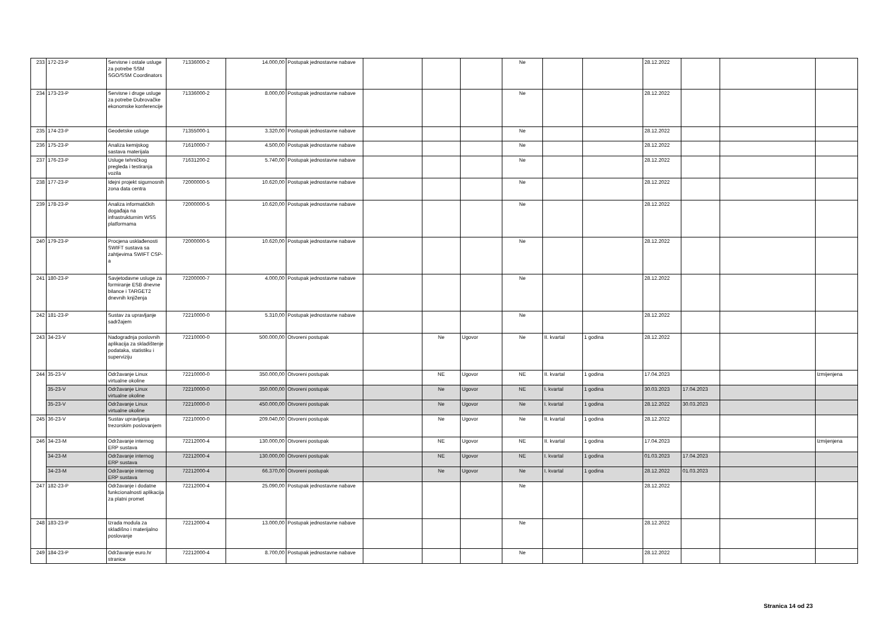| 233 | 172-23-P | Servisne i ostale usluge za potrebe SSM SGO/SSM Coordinators | 71336000-2 | 14.000,00 | Postupak jednostavne nabave | | | | Ne | | | 28.12.2022 | | | |
| 234 | 173-23-P | Servisne i druge usluge za potrebe Dubrovačke ekonomske konferencije | 71336000-2 | 8.000,00 | Postupak jednostavne nabave | | | | Ne | | | 28.12.2022 | | | |
| 235 | 174-23-P | Geodetske usluge | 71355000-1 | 3.320,00 | Postupak jednostavne nabave | | | | Ne | | | 28.12.2022 | | | |
| 236 | 175-23-P | Analiza kemijskog sastava materijala | 71610000-7 | 4.500,00 | Postupak jednostavne nabave | | | | Ne | | | 28.12.2022 | | | |
| 237 | 176-23-P | Usluge tehničkog pregleda i testiranja vozila | 71631200-2 | 5.740,00 | Postupak jednostavne nabave | | | | Ne | | | 28.12.2022 | | | |
| 238 | 177-23-P | Idejni projekt sigurnosnih zona data centra | 72000000-5 | 10.620,00 | Postupak jednostavne nabave | | | | Ne | | | 28.12.2022 | | | |
| 239 | 178-23-P | Analiza informatičkih događaja na infrastrukturnim WSS platformama | 72000000-5 | 10.620,00 | Postupak jednostavne nabave | | | | Ne | | | 28.12.2022 | | | |
| 240 | 179-23-P | Procjena usklađenosti SWIFT sustava sa zahtjevima SWIFT CSP-a | 72000000-5 | 10.620,00 | Postupak jednostavne nabave | | | | Ne | | | 28.12.2022 | | | |
| 241 | 180-23-P | Savjetodavne usluge za formiranje ESB dnevne bilance i TARGET2 dnevnih knjiženja | 72200000-7 | 4.000,00 | Postupak jednostavne nabave | | | | Ne | | | 28.12.2022 | | | |
| 242 | 181-23-P | Sustav za upravljanje sadržajem | 72210000-0 | 5.310,00 | Postupak jednostavne nabave | | | | Ne | | | 28.12.2022 | | | |
| 243 | 34-23-V | Nadogradnja poslovnih aplikacija za skladištenje podataka, statistiku i superviziju | 72210000-0 | 500.000,00 | Otvoreni postupak | | Ne | Ugovor | Ne | II. kvartal | 1 godina | 28.12.2022 | | | |
| 244 | 35-23-V | Održavanje Linux virtualne okoline | 72210000-0 | 350.000,00 | Otvoreni postupak | | NE | Ugovor | NE | II. kvartal | 1 godina | 17.04.2023 | | | Izmijenjena |
| | 35-23-V | Održavanje Linux virtualne okoline | 72210000-0 | 350.000,00 | Otvoreni postupak | | Ne | Ugovor | NE | I. kvartal | 1 godina | 30.03.2023 | 17.04.2023 | | |
| | 35-23-V | Održavanje Linux virtualne okoline | 72210000-0 | 450.000,00 | Otvoreni postupak | | Ne | Ugovor | Ne | I. kvartal | 1 godina | 28.12.2022 | 30.03.2023 | | |
| 245 | 36-23-V | Sustav upravljanja trezorskim poslovanjem | 72210000-0 | 209.040,00 | Otvoreni postupak | | Ne | Ugovor | Ne | II. kvartal | 1 godina | 28.12.2022 | | | |
| 246 | 34-23-M | Održavanje internog ERP sustava | 72212000-4 | 130.000,00 | Otvoreni postupak | | NE | Ugovor | NE | II. kvartal | 1 godina | 17.04.2023 | | | Izmijenjena |
| | 34-23-M | Održavanje internog ERP sustava | 72212000-4 | 130.000,00 | Otvoreni postupak | | NE | Ugovor | NE | I. kvartal | 1 godina | 01.03.2023 | 17.04.2023 | | |
| | 34-23-M | Održavanje internog ERP sustava | 72212000-4 | 66.370,00 | Otvoreni postupak | | Ne | Ugovor | Ne | I. kvartal | 1 godina | 28.12.2022 | 01.03.2023 | | |
| 247 | 182-23-P | Održavanje i dodatne funkcionalnosti aplikacija za platni promet | 72212000-4 | 25.090,00 | Postupak jednostavne nabave | | | | Ne | | | 28.12.2022 | | | |
| 248 | 183-23-P | Izrada modula za skladišno i materijalno poslovanje | 72212000-4 | 13.000,00 | Postupak jednostavne nabave | | | | Ne | | | 28.12.2022 | | | |
| 249 | 184-23-P | Održavanje euro.hr stranice | 72212000-4 | 8.700,00 | Postupak jednostavne nabave | | | | Ne | | | 28.12.2022 | | | |
Stranica 14 od 23